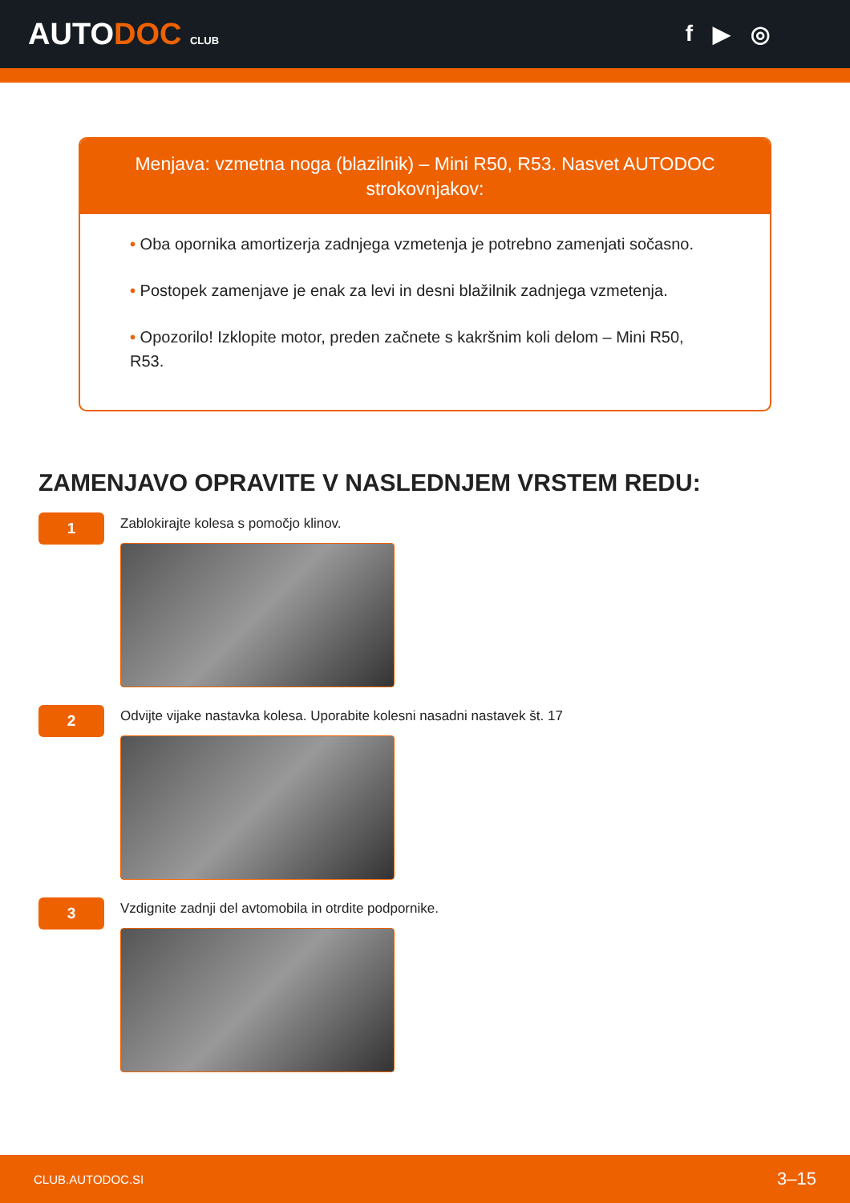AUTODOC CLUB
f ▶ ◎
Menjava: vzmetna noga (blazilnik) – Mini R50, R53. Nasvet AUTODOC strokovnjakov:
• Oba opornika amortizerja zadnjega vzmetenja je potrebno zamenjati sočasno.
• Postopek zamenjave je enak za levi in desni blažilnik zadnjega vzmetenja.
• Opozorilo! Izklopite motor, preden začnete s kakršnim koli delom – Mini R50, R53.
ZAMENJAVO OPRAVITE V NASLEDNJEM VRSTEM REDU:
1
Zablokirajte kolesa s pomočjo klinov.
2
Odvijte vijake nastavka kolesa. Uporabite kolesni nasadni nastavek št. 17
3
Vzdignite zadnji del avtomobila in otrdite podpornike.
CLUB.AUTODOC.SI 3–15